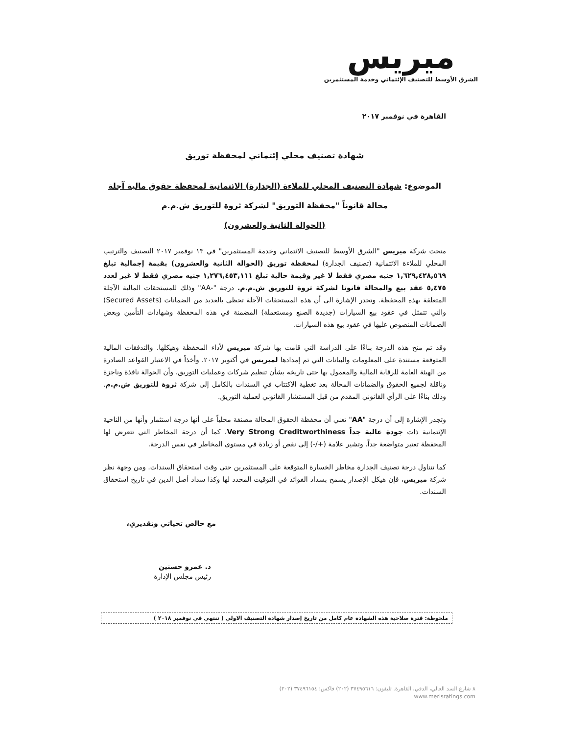ميريس
الشرق الأوسط للتصنيف الإئتماني وخدمة المستثمرين
القاهرة في نوفمبر ٢٠١٧
شهادة تصنيف محلي إئتماني لمحفظة توريق
الموضوع: شهادة التصنيف المحلي للملاءة (الجدارة) الائتمانية لمحفظة حقوق مالية آجلة
محالة قانوناً "محفظة التوريق" لشركة ثروة للتوريق ش.م.م
(الحوالة الثانية والعشرون)
منحت شركة ميريس "الشرق الأوسط للتصنيف الائتماني وخدمة المستثمرين" في ١٣ نوفمبر ٢٠١٧ التصنيف والترتيب المحلي للملاءة الائتمانية (تصنيف الجدارة) لمحفظة توريق (الحوالة الثانية والعشرون) بقيمة إجمالية تبلغ ١,٦٢٩,٤٢٨,٥٦٩ جنيه مصري فقط لا غير وقيمة حالية تبلغ ١,٢٧٦,٤٥٣,١١١ جنيه مصري فقط لا غير لعدد ٥,٤٧٥ عقد بيع والمحالة قانونا لشركة ثروة للتوريق ش.م.م. درجة "-AA" وذلك للمستحقات المالية الآجلة المتعلقة بهذه المحفظة. وتجدر الإشارة الى أن هذه المستحقات الآجلة تحظى بالعديد من الضمانات (Secured Assets) والتي تتمثل في عقود بيع السيارات (جديدة الصنع ومستعملة) المضمنة في هذه المحفظة وشهادات التأمين وبعض الضمانات المنصوص عليها في عقود بيع هذه السيارات.
وقد تم منح هذه الدرجة بناءًا على الدراسة التي قامت بها شركة ميريس لأداء المحفظة وهيكلها. والتدفقات المالية المتوقعة مستندة على المعلومات والبيانات التي تم إمدادها لميريس في أكتوبر ٢٠١٧. وأخذاً في الاعتبار القواعد الصادرة من الهيئة العامة للرقابة المالية والمعمول بها حتى تاريخه بشأن تنظيم شركات وعمليات التوريق، وأن الحوالة نافذة وناجزة وناقلة لجميع الحقوق والضمانات المحالة بعد تغطية الاكتتاب في السندات بالكامل إلى شركة ثروة للتوريق ش.م.م. وذلك بناءًا على الرأي القانوني المقدم من قبل المستشار القانوني لعملية التوريق.
وتجدر الإشارة إلى أن درجة "AA" تعني أن محفظة الحقوق المحالة مصنفة محلياً على أنها درجة استثمار وأنها من الناحية الإئتمانية ذات جودة عالية جداً Very Strong Creditworthiness، كما أن درجة المخاطر التي تتعرض لها المحفظة تعتبر متواضعة جداً. وتشير علامة (+/-) إلى نقص أو زيادة في مستوى المخاطر في نفس الدرجة.
كما تتناول درجة تصنيف الجدارة مخاطر الخسارة المتوقعة على المستثمرين حتى وقت استحقاق السندات. ومن وجهة نظر شركة ميريس، فإن هيكل الإصدار يسمح بسداد الفوائد في التوقيت المحدد لها وكذا سداد أصل الدين في تاريخ استحقاق السندات.
مع خالص تحياتي وتقديري،
د. عمرو حسنين
رئيس مجلس الإدارة
ملحوظة: فترة صلاحية هذه الشهادة عام كامل من تاريخ إصدار شهادة التصنيف الاولي ( تنتهي في نوفمبر ٢٠١٨ )
٨ شارع السد العالي، الدقي، القاهرة. تليفون: ٣٧٤٩٥٦١٦ (٢٠٢) فاكس: ٣٧٤٩٦١٥٤ (٢٠٢)
www.merisratings.com